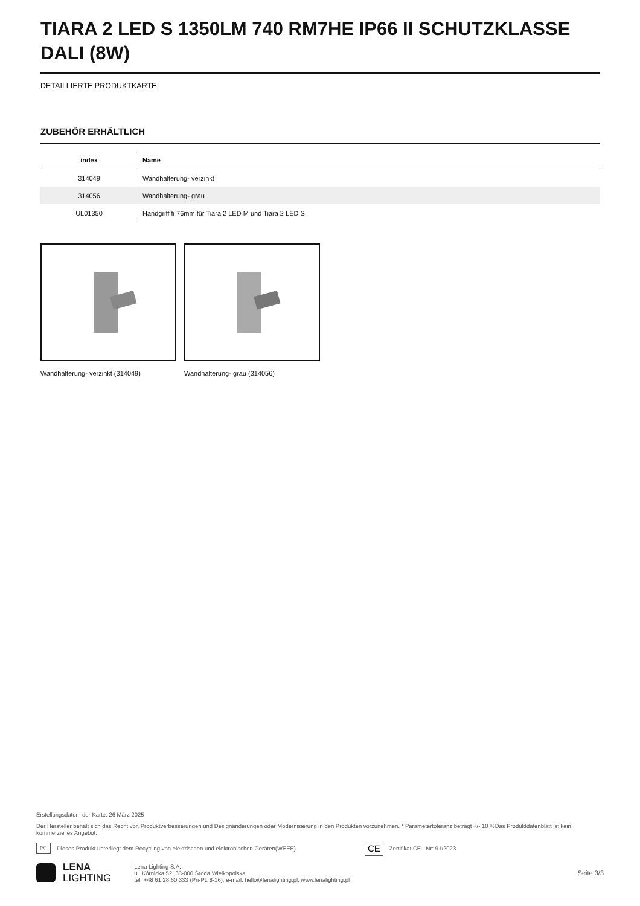TIARA 2 LED S 1350LM 740 RM7HE IP66 II SCHUTZKLASSE DALI (8W)
DETAILLIERTE PRODUKTKARTE
ZUBEHÖR ERHÄLTLICH
| index | Name |
| --- | --- |
| 314049 | Wandhalterung- verzinkt |
| 314056 | Wandhalterung- grau |
| UL01350 | Handgriff fi 76mm für Tiara 2 LED M und Tiara 2 LED S |
Wandhalterung- verzinkt (314049) Wandhalterung- grau (314056)
Erstellungsdatum der Karte: 26 März 2025
Der Hersteller behält sich das Recht vor, Produktverbesserungen und Designänderungen oder Modernisierung in den Produkten vorzunehmen. * Parametertoleranz beträgt +/- 10 %Das Produktdatenblatt ist kein kommerzielles Angebot.
⌧ Dieses Produkt unterliegt dem Recycling von elektrischen und elektronischen Geräten(WEEE) CE Zertifikat CE - Nr: 91/2023
LENA
LIGHTING
Lena Lighting S.A.
ul. Kórnicka 52, 63-000 Środa Wielkopolska
tel. +48 61 28 60 333 (Pn-Pt, 8-16), e-mail: hello@lenalighting.pl, www.lenalighting.pl
Seite 3/3